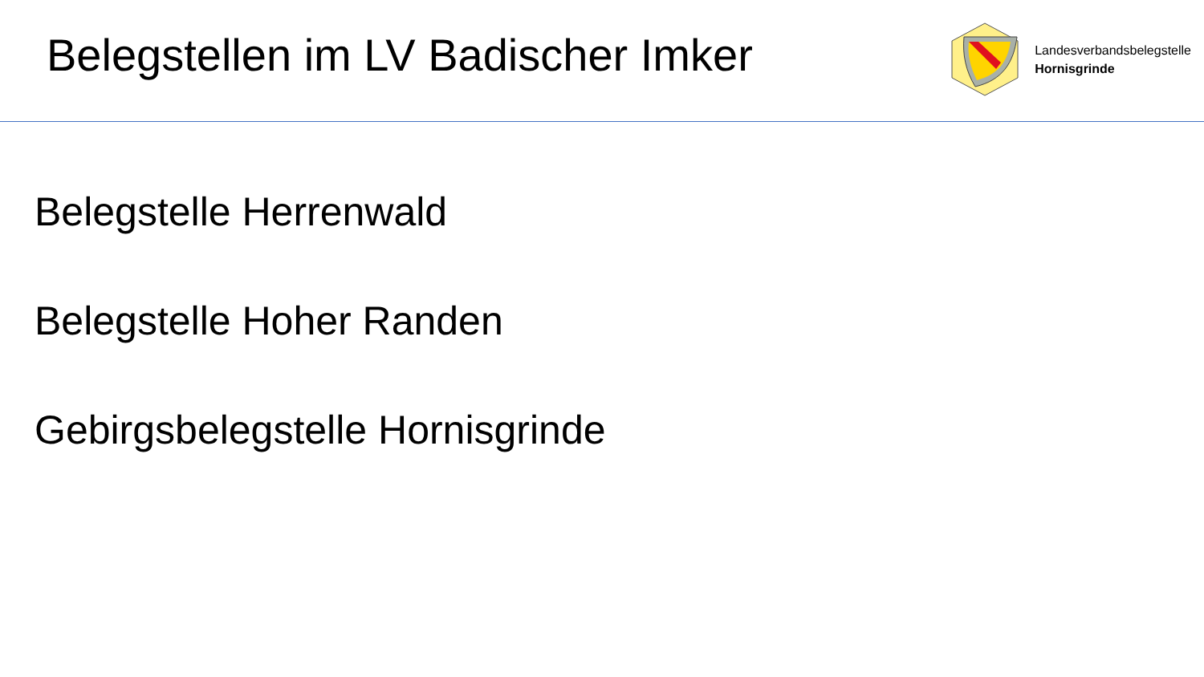Belegstellen im LV Badischer Imker
Landesverbandsbelegstelle
Hornisgrinde
Belegstelle Herrenwald
Belegstelle Hoher Randen
Gebirgsbelegstelle Hornisgrinde